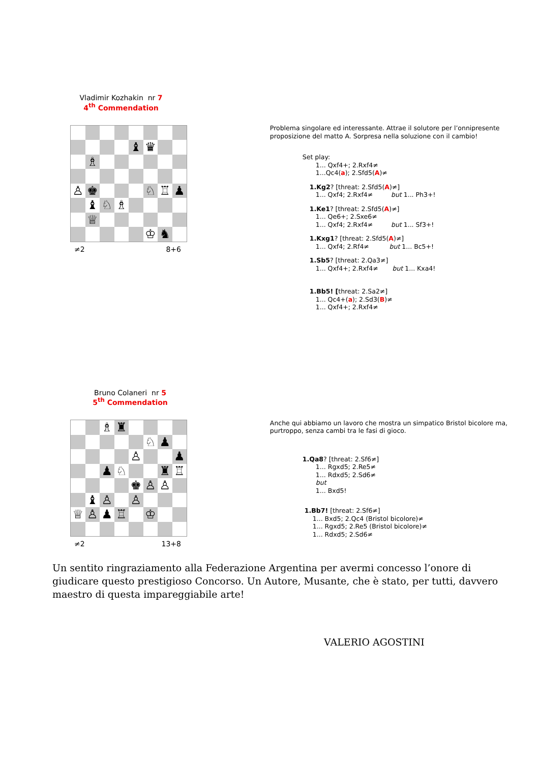Vladimir Kozhakin nr 7
4<sup>th</sup> Commendation
♝
♛
♗
♙
♚
♘
♖
♟
♝
♘
♗
♕
♔
♞
≠2 8+6
Problema singolare ed interessante. Attrae il solutore per l’onnipresente proposizione del matto A. Sorpresa nella soluzione con il cambio!
Set play:
1... Qxf4+; 2.Rxf4≠
1...Qc4(a); 2.Sfd5(A)≠
1.Kg2? [threat: 2.Sfd5(A)≠]
1... Qxf4; 2.Rxf4≠ but 1... Ph3+!
1.Ke1? [threat: 2.Sfd5(A)≠]
1... Qe6+; 2.Sxe6≠
1... Qxf4; 2.Rxf4≠ but 1... Sf3+!
1.Kxg1? [threat: 2.Sfd5(A)≠]
1... Qxf4; 2.Rf4≠ but 1... Bc5+!
1.Sb5? [threat: 2.Qa3≠]
1... Qxf4+; 2.Rxf4≠ but 1... Kxa4!
1.Bb5! [threat: 2.Sa2≠]
1... Qc4+(a); 2.Sd3(B)≠
1... Qxf4+; 2.Rxf4≠
Bruno Colaneri nr 5
5<sup>th</sup> Commendation
♗
♜
♘
♟
♙
♟
♟
♘
♜
♖
♚
♙
♙
♝
♙
♙
♕
♙
♟
♖
♔
≠2 13+8
Anche qui abbiamo un lavoro che mostra un simpatico Bristol bicolore ma, purtroppo, senza cambi tra le fasi di gioco.
1.Qa8? [threat: 2.Sf6≠]
1... Rgxd5; 2.Re5≠
1... Rdxd5; 2.Sd6≠
but
1... Bxd5!
1.Bb7! [threat: 2.Sf6≠]
1... Bxd5; 2.Qc4 (Bristol bicolore)≠
1... Rgxd5; 2.Re5 (Bristol bicolore)≠
1... Rdxd5; 2.Sd6≠
Un sentito ringraziamento alla Federazione Argentina per avermi concesso l’onore di giudicare questo prestigioso Concorso. Un Autore, Musante, che è stato, per tutti, davvero maestro di questa impareggiabile arte!
VALERIO AGOSTINI